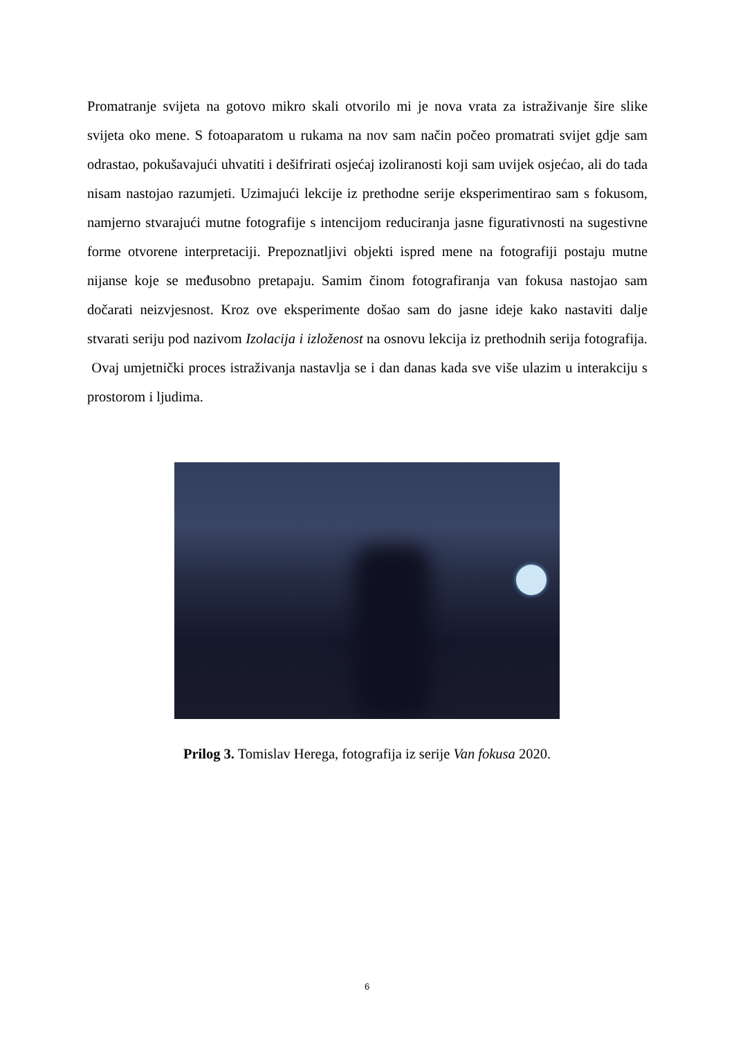Promatranje svijeta na gotovo mikro skali otvorilo mi je nova vrata za istraživanje šire slike svijeta oko mene. S fotoaparatom u rukama na nov sam način počeo promatrati svijet gdje sam odrastao, pokušavajući uhvatiti i dešifrirati osjećaj izoliranosti koji sam uvijek osjećao, ali do tada nisam nastojao razumjeti. Uzimajući lekcije iz prethodne serije eksperimentirao sam s fokusom, namjerno stvarajući mutne fotografije s intencijom reduciranja jasne figurativnosti na sugestivne forme otvorene interpretaciji. Prepoznatljivi objekti ispred mene na fotografiji postaju mutne nijanse koje se međusobno pretapaju. Samim činom fotografiranja van fokusa nastojao sam dočarati neizvjesnost. Kroz ove eksperimente došao sam do jasne ideje kako nastaviti dalje stvarati seriju pod nazivom Izolacija i izloženost na osnovu lekcija iz prethodnih serija fotografija. Ovaj umjetnički proces istraživanja nastavlja se i dan danas kada sve više ulazim u interakciju s prostorom i ljudima.
Prilog 3. Tomislav Herega, fotografija iz serije Van fokusa 2020.
6